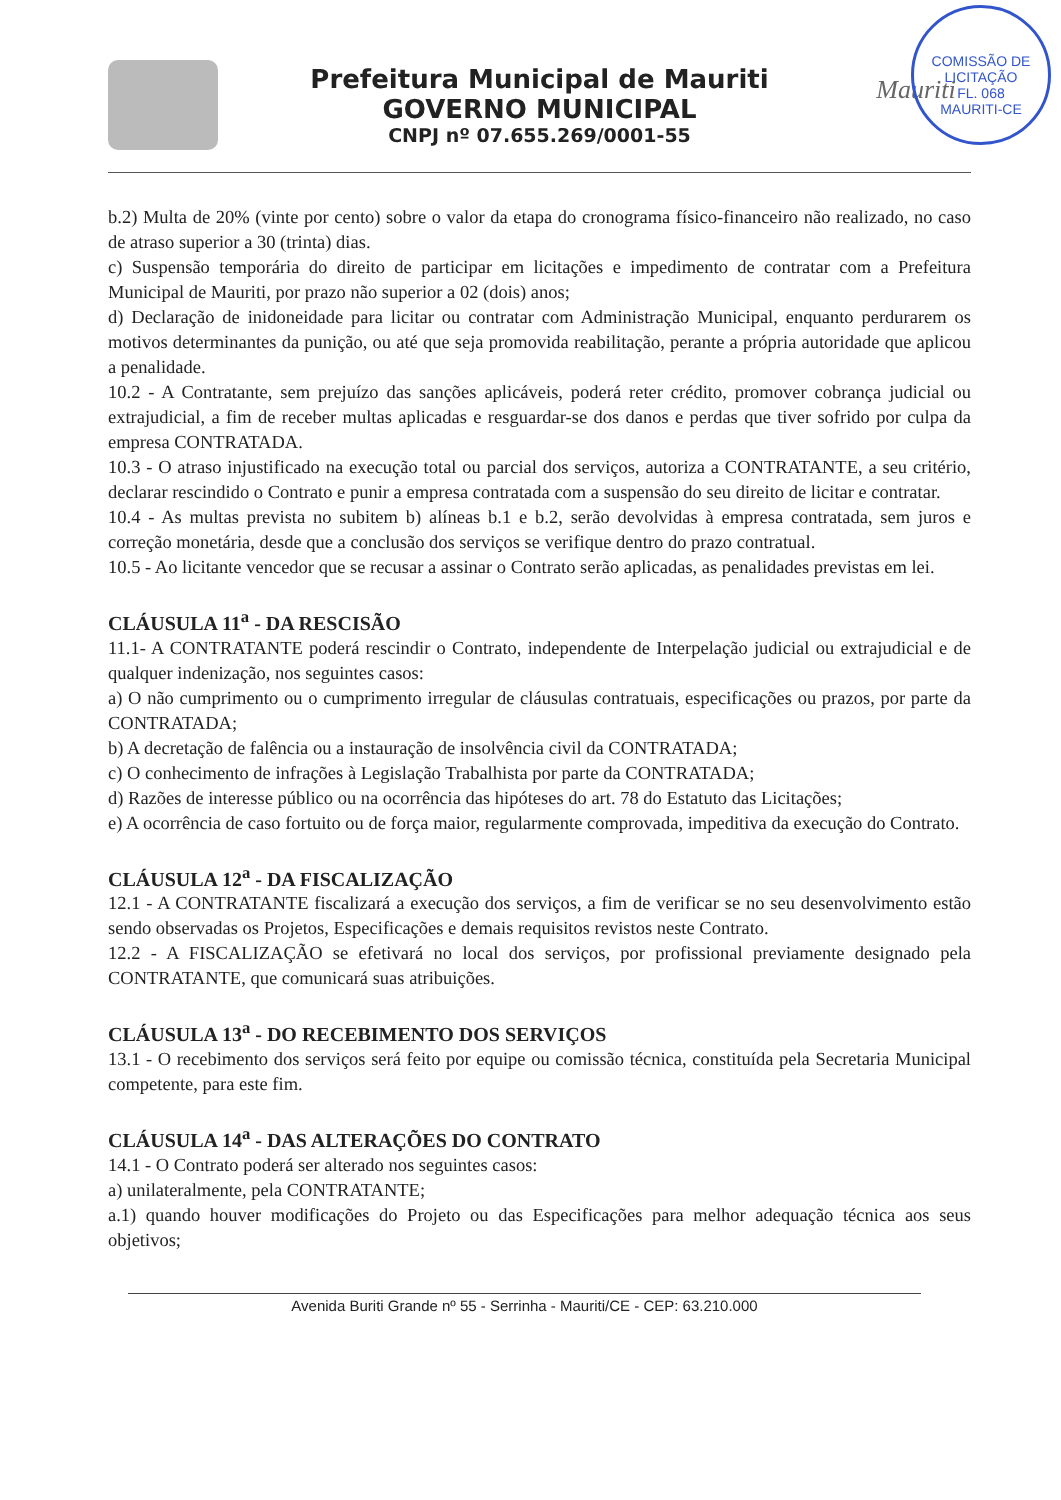COMISSÃO DE LICITAÇÃO
FL. 068
MAURITI-CE
Prefeitura Municipal de Mauriti
GOVERNO MUNICIPAL
CNPJ nº 07.655.269/0001-55
Mauriti
b.2) Multa de 20% (vinte por cento) sobre o valor da etapa do cronograma físico-financeiro não realizado, no caso de atraso superior a 30 (trinta) dias.
c) Suspensão temporária do direito de participar em licitações e impedimento de contratar com a Prefeitura Municipal de Mauriti, por prazo não superior a 02 (dois) anos;
d) Declaração de inidoneidade para licitar ou contratar com Administração Municipal, enquanto perdurarem os motivos determinantes da punição, ou até que seja promovida reabilitação, perante a própria autoridade que aplicou a penalidade.
10.2 - A Contratante, sem prejuízo das sanções aplicáveis, poderá reter crédito, promover cobrança judicial ou extrajudicial, a fim de receber multas aplicadas e resguardar-se dos danos e perdas que tiver sofrido por culpa da empresa CONTRATADA.
10.3 - O atraso injustificado na execução total ou parcial dos serviços, autoriza a CONTRATANTE, a seu critério, declarar rescindido o Contrato e punir a empresa contratada com a suspensão do seu direito de licitar e contratar.
10.4 - As multas prevista no subitem b) alíneas b.1 e b.2, serão devolvidas à empresa contratada, sem juros e correção monetária, desde que a conclusão dos serviços se verifique dentro do prazo contratual.
10.5 - Ao licitante vencedor que se recusar a assinar o Contrato serão aplicadas, as penalidades previstas em lei.
CLÁUSULA 11<sup>a</sup> - DA RESCISÃO
11.1- A CONTRATANTE poderá rescindir o Contrato, independente de Interpelação judicial ou extrajudicial e de qualquer indenização, nos seguintes casos:
a) O não cumprimento ou o cumprimento irregular de cláusulas contratuais, especificações ou prazos, por parte da CONTRATADA;
b) A decretação de falência ou a instauração de insolvência civil da CONTRATADA;
c) O conhecimento de infrações à Legislação Trabalhista por parte da CONTRATADA;
d) Razões de interesse público ou na ocorrência das hipóteses do art. 78 do Estatuto das Licitações;
e) A ocorrência de caso fortuito ou de força maior, regularmente comprovada, impeditiva da execução do Contrato.
CLÁUSULA 12<sup>a</sup> - DA FISCALIZAÇÃO
12.1 - A CONTRATANTE fiscalizará a execução dos serviços, a fim de verificar se no seu desenvolvimento estão sendo observadas os Projetos, Especificações e demais requisitos revistos neste Contrato.
12.2 - A FISCALIZAÇÃO se efetivará no local dos serviços, por profissional previamente designado pela CONTRATANTE, que comunicará suas atribuições.
CLÁUSULA 13<sup>a</sup> - DO RECEBIMENTO DOS SERVIÇOS
13.1 - O recebimento dos serviços será feito por equipe ou comissão técnica, constituída pela Secretaria Municipal competente, para este fim.
CLÁUSULA 14<sup>a</sup> - DAS ALTERAÇÕES DO CONTRATO
14.1 - O Contrato poderá ser alterado nos seguintes casos:
a) unilateralmente, pela CONTRATANTE;
a.1) quando houver modificações do Projeto ou das Especificações para melhor adequação técnica aos seus objetivos;
Avenida Buriti Grande nº 55 - Serrinha - Mauriti/CE - CEP: 63.210.000